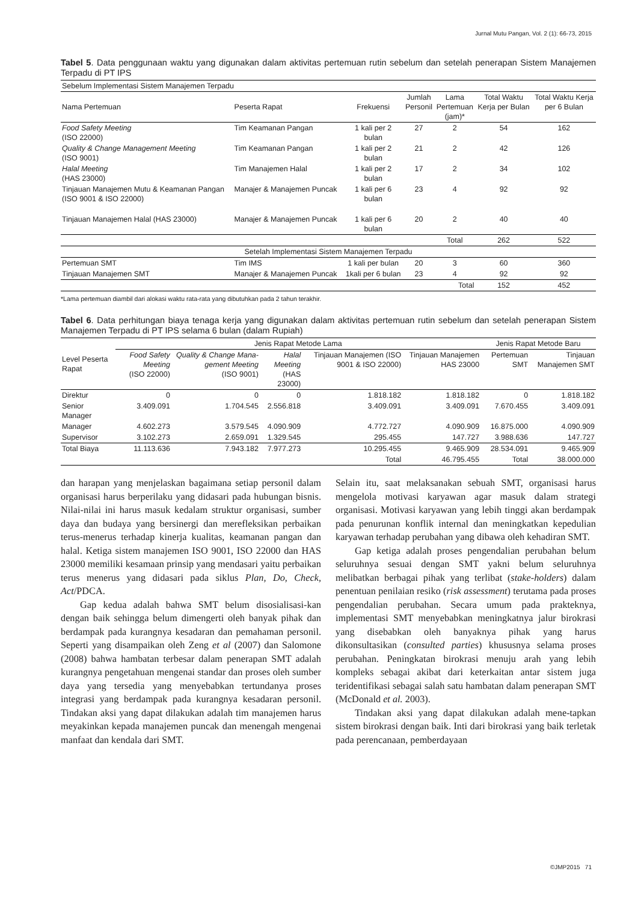Jurnal Mutu Pangan, Vol. 2 (1): 66-73, 2015
Tabel 5. Data penggunaan waktu yang digunakan dalam aktivitas pertemuan rutin sebelum dan setelah penerapan Sistem Manajemen Terpadu di PT IPS
| Sebelum Implementasi Sistem Manajemen Terpadu | | | | | | |
| Nama Pertemuan | Peserta Rapat | Frekuensi | Jumlah Personil | Lama Pertemuan (jam)* | Total Waktu Kerja per Bulan | Total Waktu Kerja per 6 Bulan |
| Food Safety Meeting (ISO 22000) | Tim Keamanan Pangan | 1 kali per 2 bulan | 27 | 2 | 54 | 162 |
| Quality & Change Management Meeting (ISO 9001) | Tim Keamanan Pangan | 1 kali per 2 bulan | 21 | 2 | 42 | 126 |
| Halal Meeting (HAS 23000) | Tim Manajemen Halal | 1 kali per 2 bulan | 17 | 2 | 34 | 102 |
| Tinjauan Manajemen Mutu & Keamanan Pangan (ISO 9001 & ISO 22000) | Manajer & Manajemen Puncak | 1 kali per 6 bulan | 23 | 4 | 92 | 92 |
| Tinjauan Manajemen Halal (HAS 23000) | Manajer & Manajemen Puncak | 1 kali per 6 bulan | 20 | 2 | 40 | 40 |
| | | | | Total | 262 | 522 |
| Setelah Implementasi Sistem Manajemen Terpadu | | | | | | |
| Pertemuan SMT | Tim IMS | 1 kali per bulan | 20 | 3 | 60 | 360 |
| Tinjauan Manajemen SMT | Manajer & Manajemen Puncak | 1kali per 6 bulan | 23 | 4 | 92 | 92 |
| | | | | Total | 152 | 452 |
*Lama pertemuan diambil dari alokasi waktu rata-rata yang dibutuhkan pada 2 tahun terakhir.
Tabel 6. Data perhitungan biaya tenaga kerja yang digunakan dalam aktivitas pertemuan rutin sebelum dan setelah penerapan Sistem Manajemen Terpadu di PT IPS selama 6 bulan (dalam Rupiah)
| Level Peserta Rapat | Jenis Rapat Metode Lama | | | | | Jenis Rapat Metode Baru | |
| | Food Safety Meeting (ISO 22000) | Quality & Change Mana-gement Meeting (ISO 9001) | Halal Meeting (HAS 23000) | Tinjauan Manajemen (ISO 9001 & ISO 22000) | Tinjauan Manajemen HAS 23000 | Pertemuan SMT | Tinjauan Manajemen SMT |
| Direktur | 0 | 0 | 0 | 1.818.182 | 1.818.182 | 0 | 1.818.182 |
| Senior Manager | 3.409.091 | 1.704.545 | 2.556.818 | 3.409.091 | 3.409.091 | 7.670.455 | 3.409.091 |
| Manager | 4.602.273 | 3.579.545 | 4.090.909 | 4.772.727 | 4.090.909 | 16.875.000 | 4.090.909 |
| Supervisor | 3.102.273 | 2.659.091 | 1.329.545 | 295.455 | 147.727 | 3.988.636 | 147.727 |
| Total Biaya | 11.113.636 | 7.943.182 | 7.977.273 | 10.295.455 | 9.465.909 | 28.534.091 | 9.465.909 |
| | | | | Total | 46.795.455 | Total | 38.000.000 |
dan harapan yang menjelaskan bagaimana setiap personil dalam organisasi harus berperilaku yang didasari pada hubungan bisnis. Nilai-nilai ini harus masuk kedalam struktur organisasi, sumber daya dan budaya yang bersinergi dan merefleksikan perbaikan terus-menerus terhadap kinerja kualitas, keamanan pangan dan halal. Ketiga sistem manajemen ISO 9001, ISO 22000 dan HAS 23000 memiliki kesamaan prinsip yang mendasari yaitu perbaikan terus menerus yang didasari pada siklus Plan, Do, Check, Act/PDCA.
Gap kedua adalah bahwa SMT belum disosialisasi-kan dengan baik sehingga belum dimengerti oleh banyak pihak dan berdampak pada kurangnya kesadaran dan pemahaman personil. Seperti yang disampaikan oleh Zeng et al (2007) dan Salomone (2008) bahwa hambatan terbesar dalam penerapan SMT adalah kurangnya pengetahuan mengenai standar dan proses oleh sumber daya yang tersedia yang menyebabkan tertundanya proses integrasi yang berdampak pada kurangnya kesadaran personil. Tindakan aksi yang dapat dilakukan adalah tim manajemen harus meyakinkan kepada manajemen puncak dan menengah mengenai manfaat dan kendala dari SMT.
Selain itu, saat melaksanakan sebuah SMT, organisasi harus mengelola motivasi karyawan agar masuk dalam strategi organisasi. Motivasi karyawan yang lebih tinggi akan berdampak pada penurunan konflik internal dan meningkatkan kepedulian karyawan terhadap perubahan yang dibawa oleh kehadiran SMT.
Gap ketiga adalah proses pengendalian perubahan belum seluruhnya sesuai dengan SMT yakni belum seluruhnya melibatkan berbagai pihak yang terlibat (stake-holders) dalam penentuan penilaian resiko (risk assessment) terutama pada proses pengendalian perubahan. Secara umum pada prakteknya, implementasi SMT menyebabkan meningkatnya jalur birokrasi yang disebabkan oleh banyaknya pihak yang harus dikonsultasikan (consulted parties) khususnya selama proses perubahan. Peningkatan birokrasi menuju arah yang lebih kompleks sebagai akibat dari keterkaitan antar sistem juga teridentifikasi sebagai salah satu hambatan dalam penerapan SMT (McDonald et al. 2003).
Tindakan aksi yang dapat dilakukan adalah mene-tapkan sistem birokrasi dengan baik. Inti dari birokrasi yang baik terletak pada perencanaan, pemberdayaan
©JMP2015 71